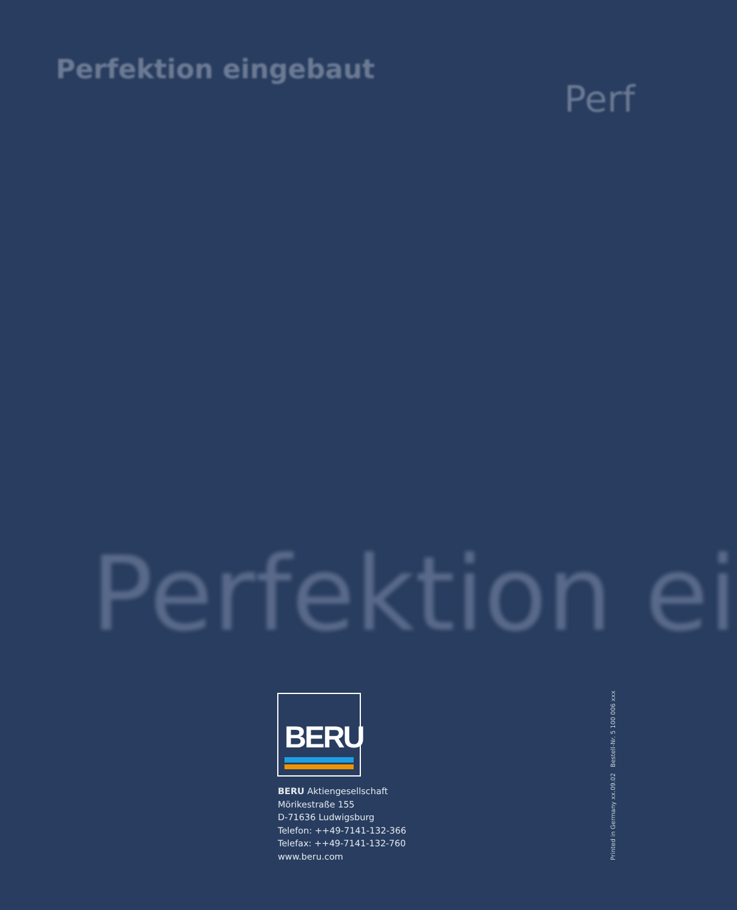Perfektion eingebaut
Perf
Perfektion ei
BERU
BERU Aktiengesellschaft
Mörikestraße 155
D-71636 Ludwigsburg
Telefon: ++49-7141-132-366
Telefax: ++49-7141-132-760
www.beru.com
Printed in Germany xx.09.02 Bestell-Nr. 5 100 006 xxx